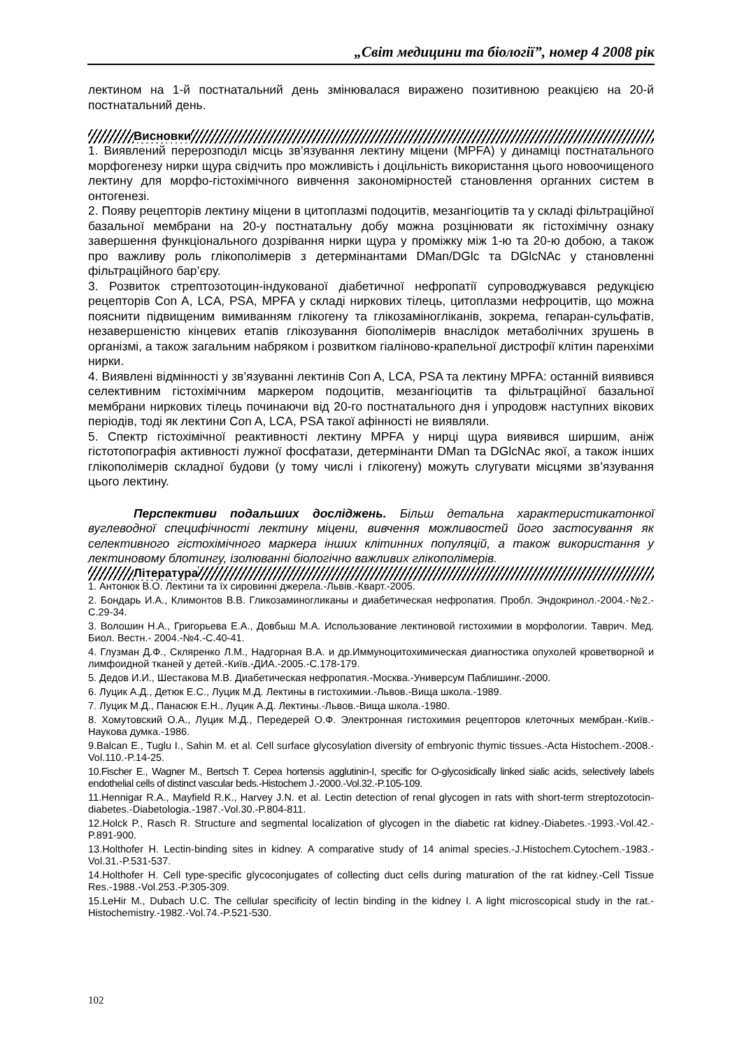„Світ медицини та біології”, номер 4 2008 рік
лектином на 1-й постнатальний день змінювалася виражено позитивною реакцією на 20-й постнатальний день.
Висновки
1. Виявлений перерозподіл місць зв’язування лектину міцени (MPFA) у динаміці постнатального морфогенезу нирки щура свідчить про можливість і доцільність використання цього новоочищеного лектину для морфо-гістохімічного вивчення закономірностей становлення органних систем в онтогенезі.
2. Появу рецепторів лектину міцени в цитоплазмі подоцитів, мезангіоцитів та у складі фільтраційної базальної мембрани на 20-у постнатальну добу можна розцінювати як гістохімічну ознаку завершення функціонального дозрівання нирки щура у проміжку між 1-ю та 20-ю добою, а також про важливу роль глікополімерів з детермінантами DMan/DGlc та DGlcNAc у становленні фільтраційного бар’єру.
3. Розвиток стрептозотоцин-індукованої діабетичної нефропатії супроводжувався редукцією рецепторів Con A, LCA, PSA, MPFA у складі ниркових тілець, цитоплазми нефроцитів, що можна пояснити підвищеним вимиванням глікогену та глікозаміногліканів, зокрема, гепаран-сульфатів, незавершеністю кінцевих етапів глікозування біополімерів внаслідок метаболічних зрушень в організмі, а також загальним набряком і розвитком гіаліново-крапельної дистрофії клітин паренхіми нирки.
4. Виявлені відмінності у зв’язуванні лектинів Con A, LCA, PSA та лектину MPFA: останній виявився селективним гістохімічним маркером подоцитів, мезангіоцитів та фільтраційної базальної мембрани ниркових тілець починаючи від 20-го постнатального дня і упродовж наступних вікових періодів, тоді як лектини Con A, LCA, PSA такої афінності не виявляли.
5. Спектр гістохімічної реактивності лектину MPFA у нирці щура виявився ширшим, аніж гістотопографія активності лужної фосфатази, детермінанти DMan та DGlcNAc якої, а також інших глікополімерів складної будови (у тому числі і глікогену) можуть слугувати місцями зв’язування цього лектину.
Перспективи подальших досліджень. Більш детальна характеристикатонкої вуглеводної специфічності лектину міцени, вивчення можливостей його застосування як селективного гістохімічного маркера інших клітинних популяцій, а також використання у лектиновому блотингу, ізолюванні біологічно важливих глікополімерів.
Література
1. Антонюк В.О. Лектини та їх сировинні джерела.-Львів.-Кварт.-2005.
2. Бондарь И.А., Климонтов В.В. Гликозаминогликаны и диабетическая нефропатия. Пробл. Эндокринол.-2004.-№2.-С.29-34.
3. Волошин Н.А., Григорьева Е.А., Довбыш М.А. Использование лектиновой гистохимии в морфологии. Таврич. Мед. Биол. Вестн.- 2004.-№4.-С.40-41.
4. Глузман Д.Ф., Скляренко Л.М., Надгорная В.А. и др.Иммуноцитохимическая диагностика опухолей кроветворной и лимфоидной тканей у детей.-Київ.-ДИА.-2005.-С.178-179.
5. Дедов И.И., Шестакова М.В. Диабетическая нефропатия.-Москва.-Универсум Паблишинг.-2000.
6. Луцик А.Д., Детюк Е.С., Луцик М.Д. Лектины в гистохимии.-Львов.-Вища школа.-1989.
7. Луцик М.Д., Панасюк Е.Н., Луцик А.Д. Лектины.-Львов.-Вища школа.-1980.
8. Хомутовский О.А., Луцик М.Д., Передерей О.Ф. Электронная гистохимия рецепторов клеточных мембран.-Київ.-Наукова думка.-1986.
9.Balcan E., Tuglu I., Sahin M. et al. Cell surface glycosylation diversity of embryonic thymic tissues.-Acta Histochem.-2008.-Vol.110.-P.14-25.
10.Fischer E., Wagner M., Bertsch T. Cepea hortensis agglutinin-I, specific for O-glycosidically linked sialic acids, selectively labels endothelial cells of distinct vascular beds.-Histochem J.-2000.-Vol.32.-P.105-109.
11.Hennigar R.A., Mayfield R.K., Harvey J.N. et al. Lectin detection of renal glycogen in rats with short-term streptozotocin-diabetes.-Diabetologia.-1987.-Vol.30.-P.804-811.
12.Holck P., Rasch R. Structure and segmental localization of glycogen in the diabetic rat kidney.-Diabetes.-1993.-Vol.42.-P.891-900.
13.Holthofer H. Lectin-binding sites in kidney. A comparative study of 14 animal species.-J.Histochem.Cytochem.-1983.-Vol.31.-P.531-537.
14.Holthofer H. Cell type-specific glycoconjugates of collecting duct cells during maturation of the rat kidney.-Cell Tissue Res.-1988.-Vol.253.-P.305-309.
15.LeHir M., Dubach U.C. The cellular specificity of lectin binding in the kidney I. A light microscopical study in the rat.-Histochemistry.-1982.-Vol.74.-P.521-530.
102